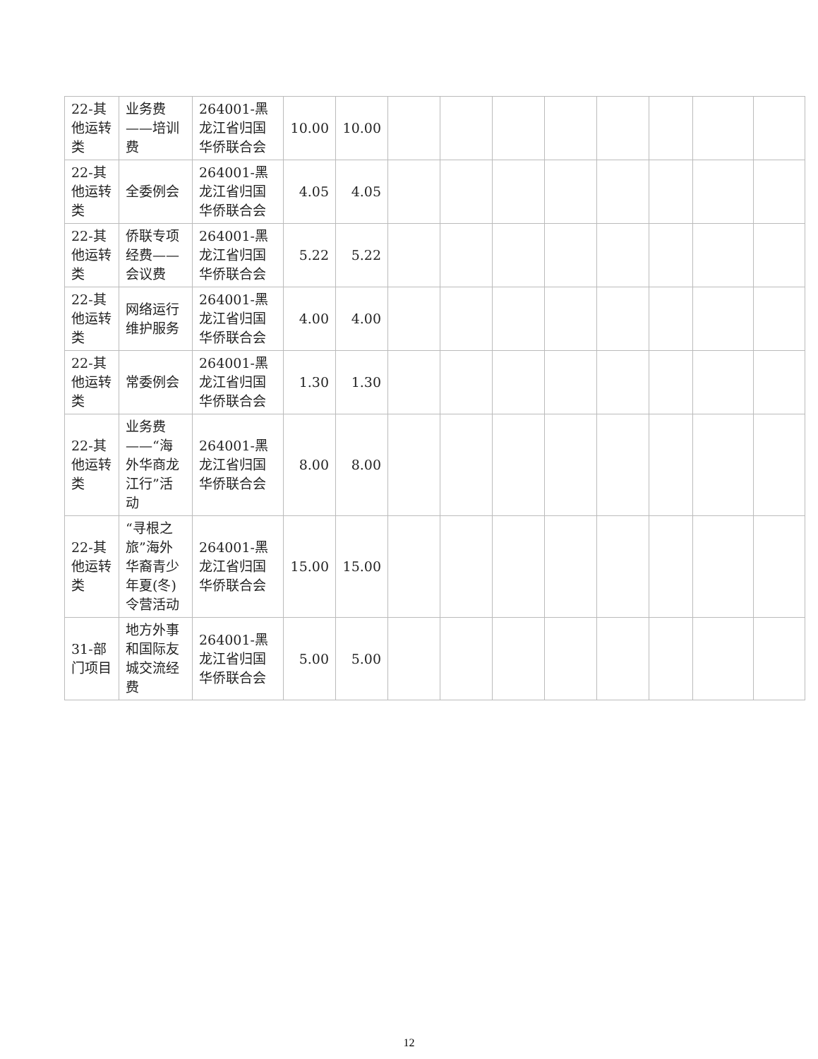| 22-其他运转类 | 业务费——培训费 | 264001-黑龙江省归国华侨联合会 | 10.00 | 10.00 | | | | | | | | |
| 22-其他运转类 | 全委例会 | 264001-黑龙江省归国华侨联合会 | 4.05 | 4.05 | | | | | | | | |
| 22-其他运转类 | 侨联专项经费——会议费 | 264001-黑龙江省归国华侨联合会 | 5.22 | 5.22 | | | | | | | | |
| 22-其他运转类 | 网络运行维护服务 | 264001-黑龙江省归国华侨联合会 | 4.00 | 4.00 | | | | | | | | |
| 22-其他运转类 | 常委例会 | 264001-黑龙江省归国华侨联合会 | 1.30 | 1.30 | | | | | | | | |
| 22-其他运转类 | 业务费——“海外华商龙江行”活动 | 264001-黑龙江省归国华侨联合会 | 8.00 | 8.00 | | | | | | | | |
| 22-其他运转类 | “寻根之旅”海外华裔青少年夏(冬)令营活动 | 264001-黑龙江省归国华侨联合会 | 15.00 | 15.00 | | | | | | | | |
| 31-部门项目 | 地方外事和国际友城交流经费 | 264001-黑龙江省归国华侨联合会 | 5.00 | 5.00 | | | | | | | | |
12